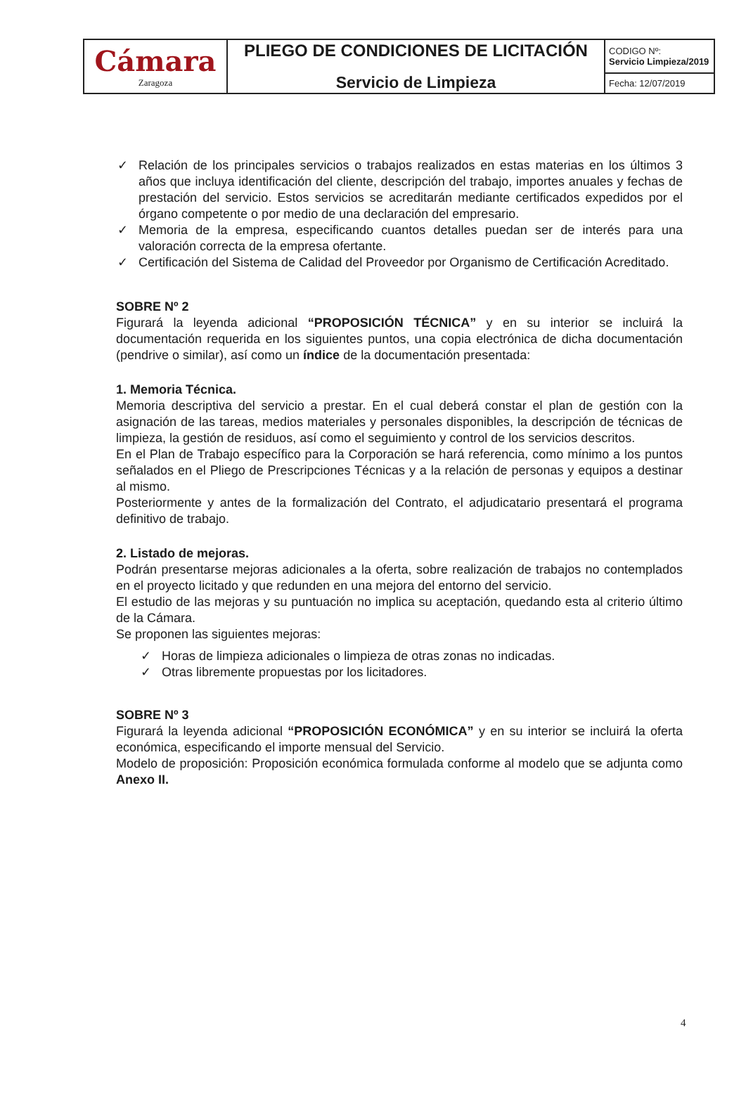| Cámara Zaragoza | PLIEGO DE CONDICIONES DE LICITACIÓN Servicio de Limpieza | CODIGO Nº: Servicio Limpieza/2019 |
| | | Fecha: 12/07/2019 |
✓ Relación de los principales servicios o trabajos realizados en estas materias en los últimos 3 años que incluya identificación del cliente, descripción del trabajo, importes anuales y fechas de prestación del servicio. Estos servicios se acreditarán mediante certificados expedidos por el órgano competente o por medio de una declaración del empresario.
✓ Memoria de la empresa, especificando cuantos detalles puedan ser de interés para una valoración correcta de la empresa ofertante.
✓ Certificación del Sistema de Calidad del Proveedor por Organismo de Certificación Acreditado.
SOBRE Nº 2
Figurará la leyenda adicional “PROPOSICIÓN TÉCNICA” y en su interior se incluirá la documentación requerida en los siguientes puntos, una copia electrónica de dicha documentación (pendrive o similar), así como un índice de la documentación presentada:
1. Memoria Técnica.
Memoria descriptiva del servicio a prestar. En el cual deberá constar el plan de gestión con la asignación de las tareas, medios materiales y personales disponibles, la descripción de técnicas de limpieza, la gestión de residuos, así como el seguimiento y control de los servicios descritos.
En el Plan de Trabajo específico para la Corporación se hará referencia, como mínimo a los puntos señalados en el Pliego de Prescripciones Técnicas y a la relación de personas y equipos a destinar al mismo.
Posteriormente y antes de la formalización del Contrato, el adjudicatario presentará el programa definitivo de trabajo.
2. Listado de mejoras.
Podrán presentarse mejoras adicionales a la oferta, sobre realización de trabajos no contemplados en el proyecto licitado y que redunden en una mejora del entorno del servicio.
El estudio de las mejoras y su puntuación no implica su aceptación, quedando esta al criterio último de la Cámara.
Se proponen las siguientes mejoras:
✓ Horas de limpieza adicionales o limpieza de otras zonas no indicadas.
✓ Otras libremente propuestas por los licitadores.
SOBRE Nº 3
Figurará la leyenda adicional “PROPOSICIÓN ECONÓMICA” y en su interior se incluirá la oferta económica, especificando el importe mensual del Servicio.
Modelo de proposición: Proposición económica formulada conforme al modelo que se adjunta como Anexo II.
4